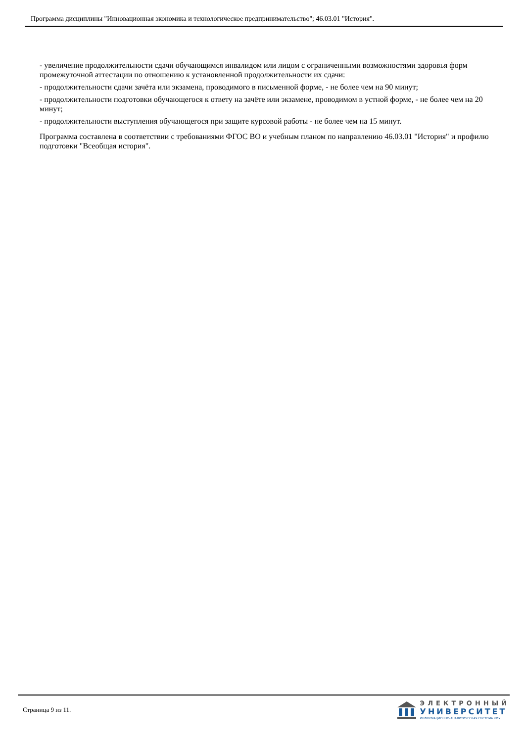Программа дисциплины "Инновационная экономика и технологическое предпринимательство"; 46.03.01 "История".
- увеличение продолжительности сдачи обучающимся инвалидом или лицом с ограниченными возможностями здоровья форм промежуточной аттестации по отношению к установленной продолжительности их сдачи:
- продолжительности сдачи зачёта или экзамена, проводимого в письменной форме, - не более чем на 90 минут;
- продолжительности подготовки обучающегося к ответу на зачёте или экзамене, проводимом в устной форме, - не более чем на 20 минут;
- продолжительности выступления обучающегося при защите курсовой работы - не более чем на 15 минут.
Программа составлена в соответствии с требованиями ФГОС ВО и учебным планом по направлению 46.03.01 "История" и профилю подготовки "Всеобщая история".
Страница 9 из 11.
ЭЛЕКТРОННЫЙ
УНИВЕРСИТЕТ
ИНФОРМАЦИОННО-АНАЛИТИЧЕСКАЯ СИСТЕМА КФУ